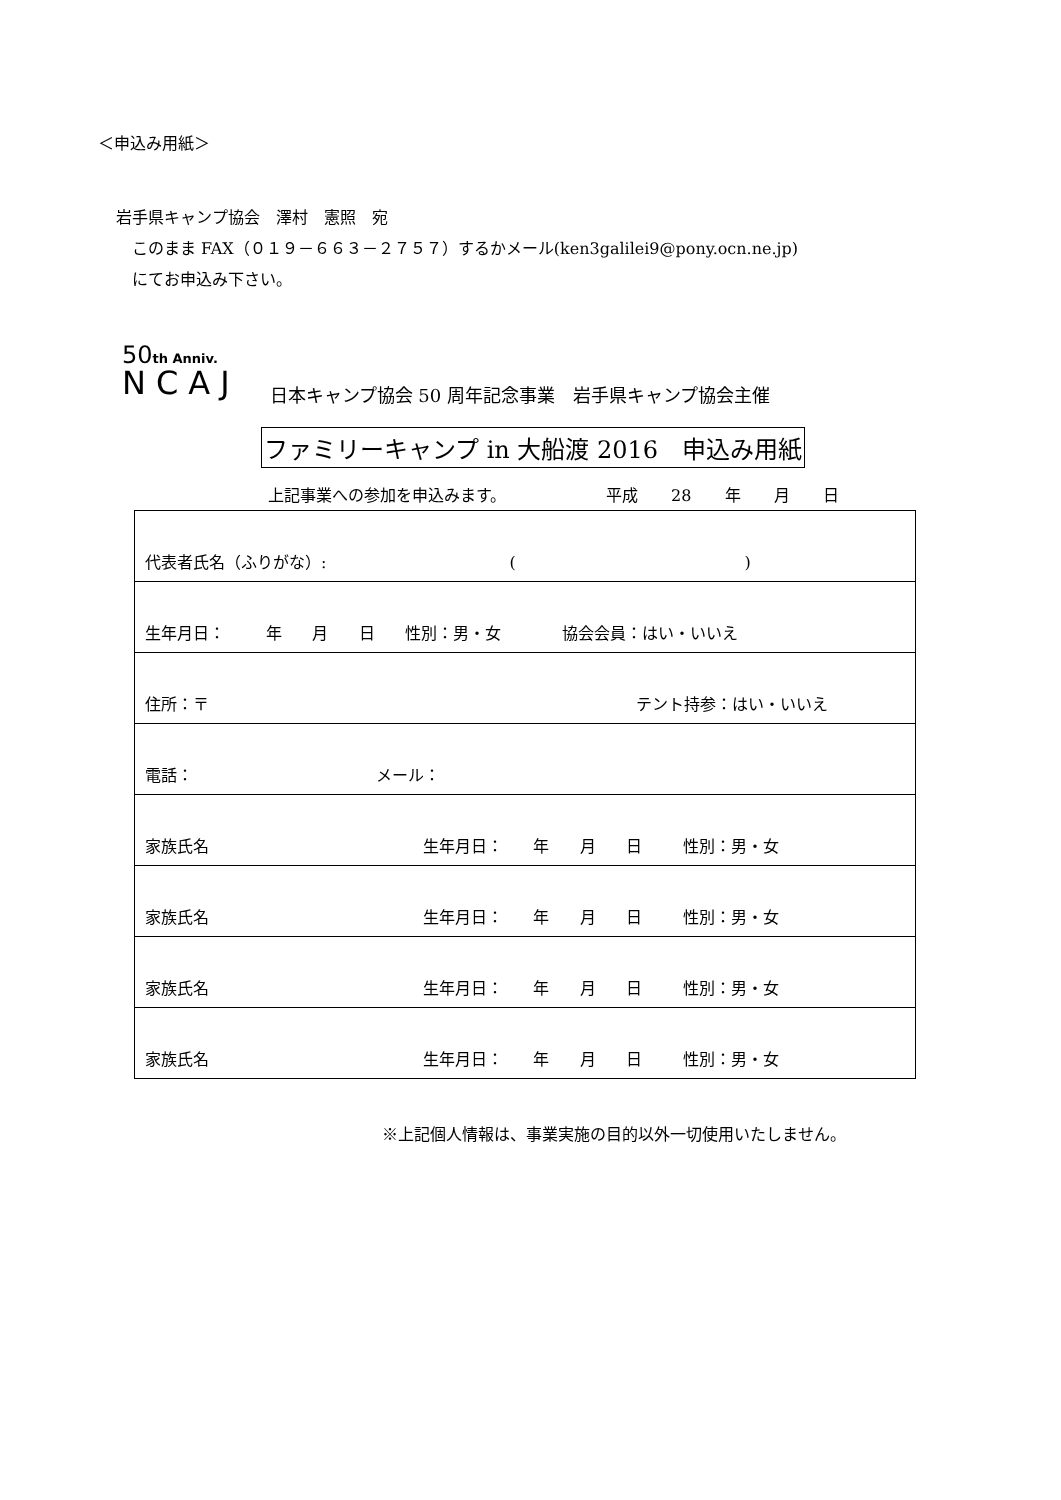＜申込み用紙＞
岩手県キャンプ協会　澤村　憲照　宛
　このまま FAX（０１９－６６３－２７５７）するかメール(ken3galilei9@pony.ocn.ne.jp)
　にてお申込み下さい。
50th Anniv.
NCAJ
日本キャンプ協会 50 周年記念事業　岩手県キャンプ協会主催
ファミリーキャンプ in 大船渡 2016　申込み用紙
上記事業への参加を申込みます。 平成 28 年 月 日
| 代表者氏名（ふりがな）: ( ) |
| 生年月日： 年 月 日 性別：男・女 協会会員：はい・いいえ |
| 住所：〒 テント持参：はい・いいえ |
| 電話： メール： |
| 家族氏名 生年月日： 年 月 日 性別：男・女 |
| 家族氏名 生年月日： 年 月 日 性別：男・女 |
| 家族氏名 生年月日： 年 月 日 性別：男・女 |
| 家族氏名 生年月日： 年 月 日 性別：男・女 |
※上記個人情報は、事業実施の目的以外一切使用いたしません。